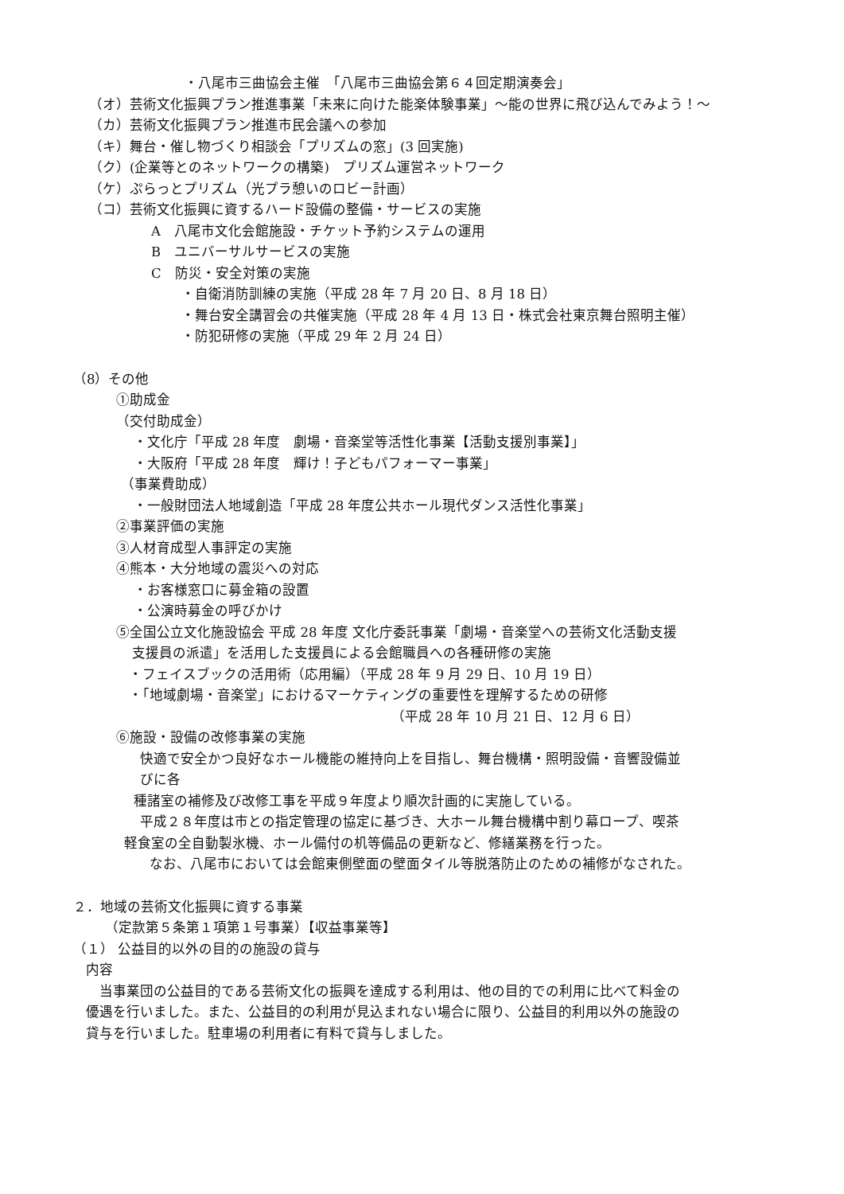・八尾市三曲協会主催　「八尾市三曲協会第６４回定期演奏会」
（オ）芸術文化振興プラン推進事業「未来に向けた能楽体験事業」～能の世界に飛び込んでみよう！～
（カ）芸術文化振興プラン推進市民会議への参加
（キ）舞台・催し物づくり相談会「プリズムの窓」(3 回実施)
（ク）(企業等とのネットワークの構築)　プリズム運営ネットワーク
（ケ）ぷらっとプリズム（光プラ憩いのロビー計画）
（コ）芸術文化振興に資するハード設備の整備・サービスの実施
A　八尾市文化会館施設・チケット予約システムの運用
B　ユニバーサルサービスの実施
C　防災・安全対策の実施
・自衛消防訓練の実施（平成 28 年 7 月 20 日、8 月 18 日）
・舞台安全講習会の共催実施（平成 28 年 4 月 13 日・株式会社東京舞台照明主催）
・防犯研修の実施（平成 29 年 2 月 24 日）
（8）その他
①助成金
（交付助成金）
・文化庁「平成 28 年度　劇場・音楽堂等活性化事業【活動支援別事業】」
・大阪府「平成 28 年度　輝け！子どもパフォーマー事業」
（事業費助成）
・一般財団法人地域創造「平成 28 年度公共ホール現代ダンス活性化事業」
②事業評価の実施
③人材育成型人事評定の実施
④熊本・大分地域の震災への対応
・お客様窓口に募金箱の設置
・公演時募金の呼びかけ
⑤全国公立文化施設協会 平成 28 年度 文化庁委託事業「劇場・音楽堂への芸術文化活動支援
支援員の派遣」を活用した支援員による会館職員への各種研修の実施
・フェイスブックの活用術（応用編）（平成 28 年 9 月 29 日、10 月 19 日）
・「地域劇場・音楽堂」におけるマーケティングの重要性を理解するための研修
（平成 28 年 10 月 21 日、12 月 6 日）
⑥施設・設備の改修事業の実施
快適で安全かつ良好なホール機能の維持向上を目指し、舞台機構・照明設備・音響設備並
びに各
種諸室の補修及び改修工事を平成９年度より順次計画的に実施している。
平成２８年度は市との指定管理の協定に基づき、大ホール舞台機構中割り幕ロープ、喫茶
軽食室の全自動製氷機、ホール備付の机等備品の更新など、修繕業務を行った。
なお、八尾市においては会館東側壁面の壁面タイル等脱落防止のための補修がなされた。
２．地域の芸術文化振興に資する事業
（定款第５条第１項第１号事業）【収益事業等】
（１） 公益目的以外の目的の施設の貸与
内容
　当事業団の公益目的である芸術文化の振興を達成する利用は、他の目的での利用に比べて料金の
優遇を行いました。また、公益目的の利用が見込まれない場合に限り、公益目的利用以外の施設の
貸与を行いました。駐車場の利用者に有料で貸与しました。